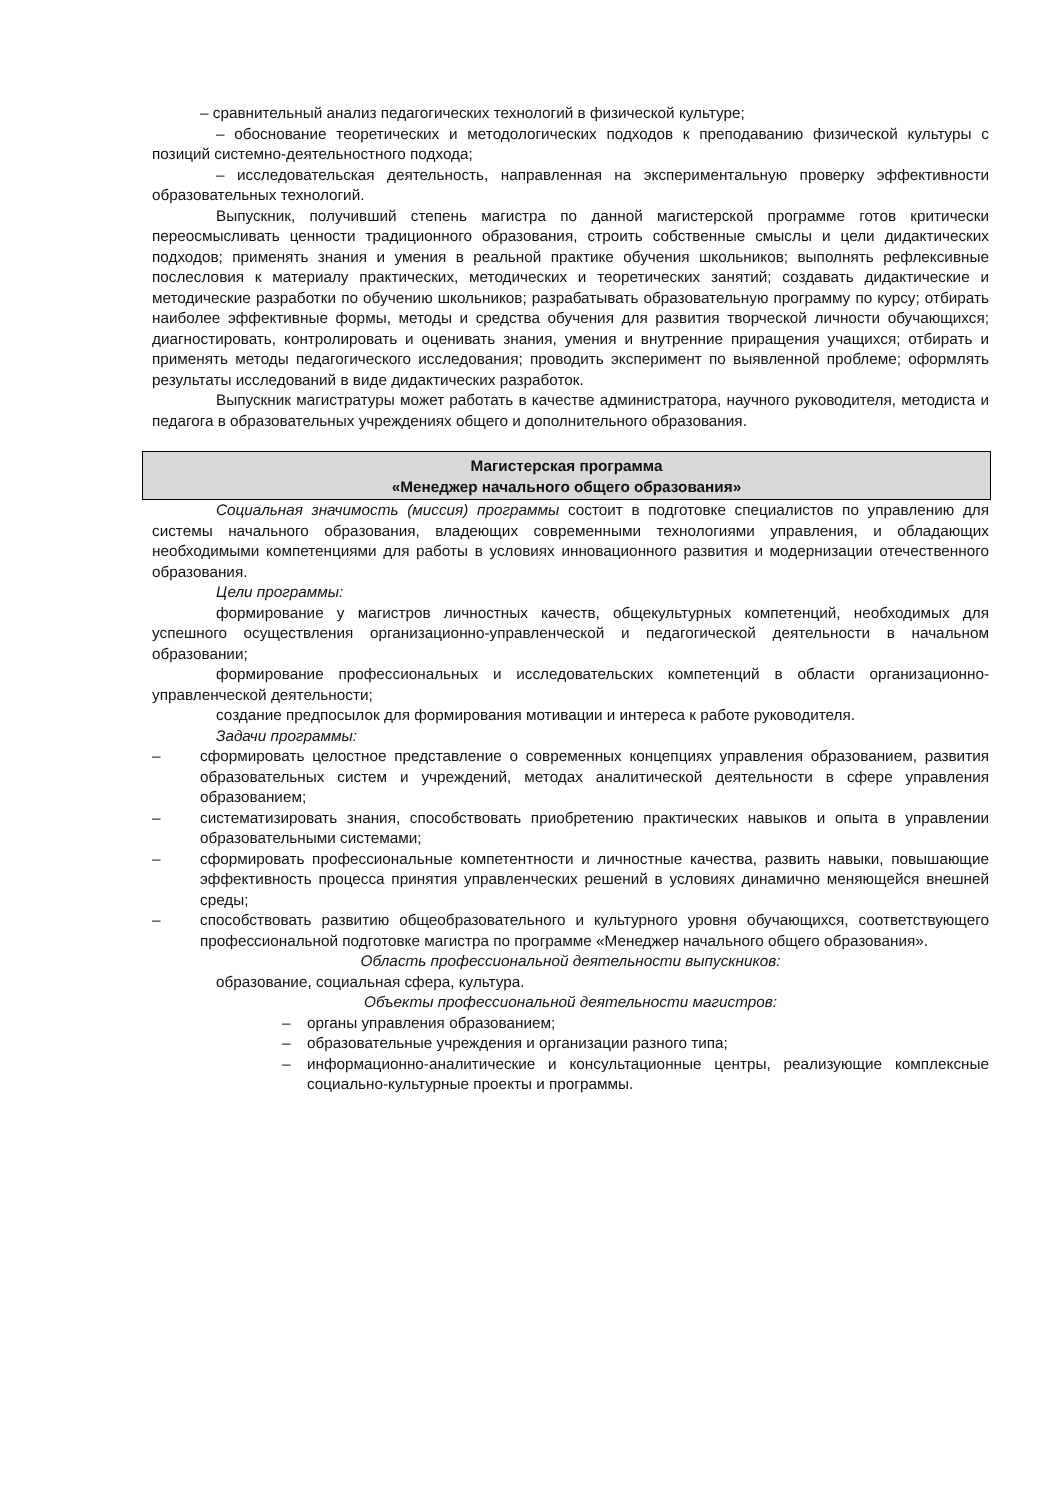– сравнительный анализ педагогических технологий в физической культуре;
– обоснование теоретических и методологических подходов к преподаванию физической культуры с позиций системно-деятельностного подхода;
– исследовательская деятельность, направленная на экспериментальную проверку эффективности образовательных технологий.
Выпускник, получивший степень магистра по данной магистерской программе готов критически переосмысливать ценности традиционного образования, строить собственные смыслы и цели дидактических подходов; применять знания и умения в реальной практике обучения школьников; выполнять рефлексивные послесловия к материалу практических, методических и теоретических занятий; создавать дидактические и методические разработки по обучению школьников; разрабатывать образовательную программу по курсу; отбирать наиболее эффективные формы, методы и средства обучения для развития творческой личности обучающихся; диагностировать, контролировать и оценивать знания, умения и внутренние приращения учащихся; отбирать и применять методы педагогического исследования; проводить эксперимент по выявленной проблеме; оформлять результаты исследований в виде дидактических разработок.
Выпускник магистратуры может работать в качестве администратора, научного руководителя, методиста и педагога в образовательных учреждениях общего и дополнительного образования.
Магистерская программа
«Менеджер начального общего образования»
Социальная значимость (миссия) программы состоит в подготовке специалистов по управлению для системы начального образования, владеющих современными технологиями управления, и обладающих необходимыми компетенциями для работы в условиях инновационного развития и модернизации отечественного образования.
Цели программы:
формирование у магистров личностных качеств, общекультурных компетенций, необходимых для успешного осуществления организационно-управленческой и педагогической деятельности в начальном образовании;
формирование профессиональных и исследовательских компетенций в области организационно-управленческой деятельности;
создание предпосылок для формирования мотивации и интереса к работе руководителя.
Задачи программы:
– сформировать целостное представление о современных концепциях управления образованием, развития образовательных систем и учреждений, методах аналитической деятельности в сфере управления образованием;
– систематизировать знания, способствовать приобретению практических навыков и опыта в управлении образовательными системами;
– сформировать профессиональные компетентности и личностные качества, развить навыки, повышающие эффективность процесса принятия управленческих решений в условиях динамично меняющейся внешней среды;
– способствовать развитию общеобразовательного и культурного уровня обучающихся, соответствующего профессиональной подготовке магистра по программе «Менеджер начального общего образования».
Область профессиональной деятельности выпускников:
образование, социальная сфера, культура.
Объекты профессиональной деятельности магистров:
– органы управления образованием;
– образовательные учреждения и организации разного типа;
– информационно-аналитические и консультационные центры, реализующие комплексные социально-культурные проекты и программы.